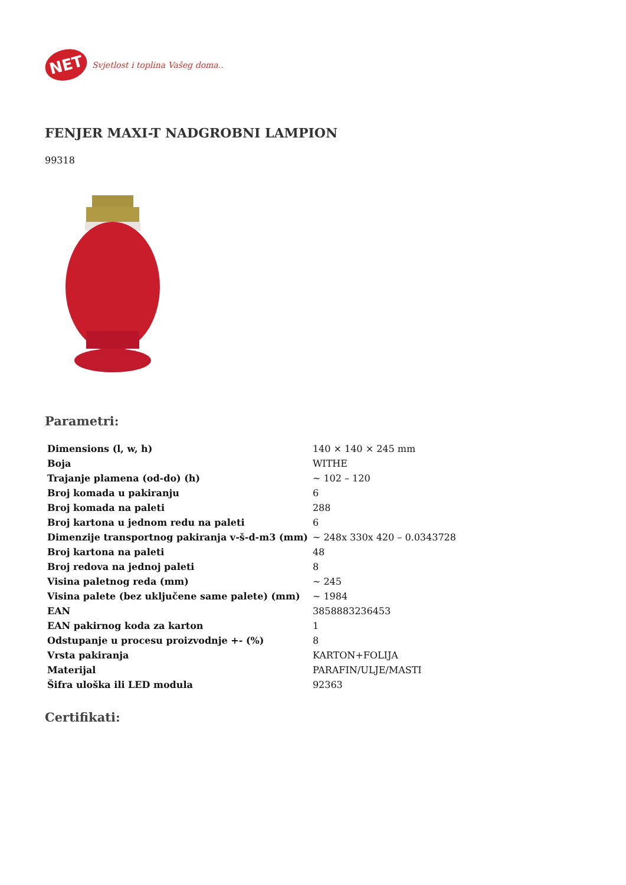NET
Svjetlost i toplina Vašeg doma..
FENJER MAXI-T NADGROBNI LAMPION
99318
Parametri:
| Dimensions (l, w, h) | 140 × 140 × 245 mm |
| Boja | WITHE |
| Trajanje plamena (od-do) (h) | ~ 102 – 120 |
| Broj komada u pakiranju | 6 |
| Broj komada na paleti | 288 |
| Broj kartona u jednom redu na paleti | 6 |
| Dimenzije transportnog pakiranja v-š-d-m3 (mm) | ~ 248x 330x 420 – 0.0343728 |
| Broj kartona na paleti | 48 |
| Broj redova na jednoj paleti | 8 |
| Visina paletnog reda (mm) | ~ 245 |
| Visina palete (bez uključene same palete) (mm) | ~ 1984 |
| EAN | 3858883236453 |
| EAN pakirnog koda za karton | 1 |
| Odstupanje u procesu proizvodnje +- (%) | 8 |
| Vrsta pakiranja | KARTON+FOLIJA |
| Materijal | PARAFIN/ULJE/MASTI |
| Šifra uloška ili LED modula | 92363 |
Certifikati: